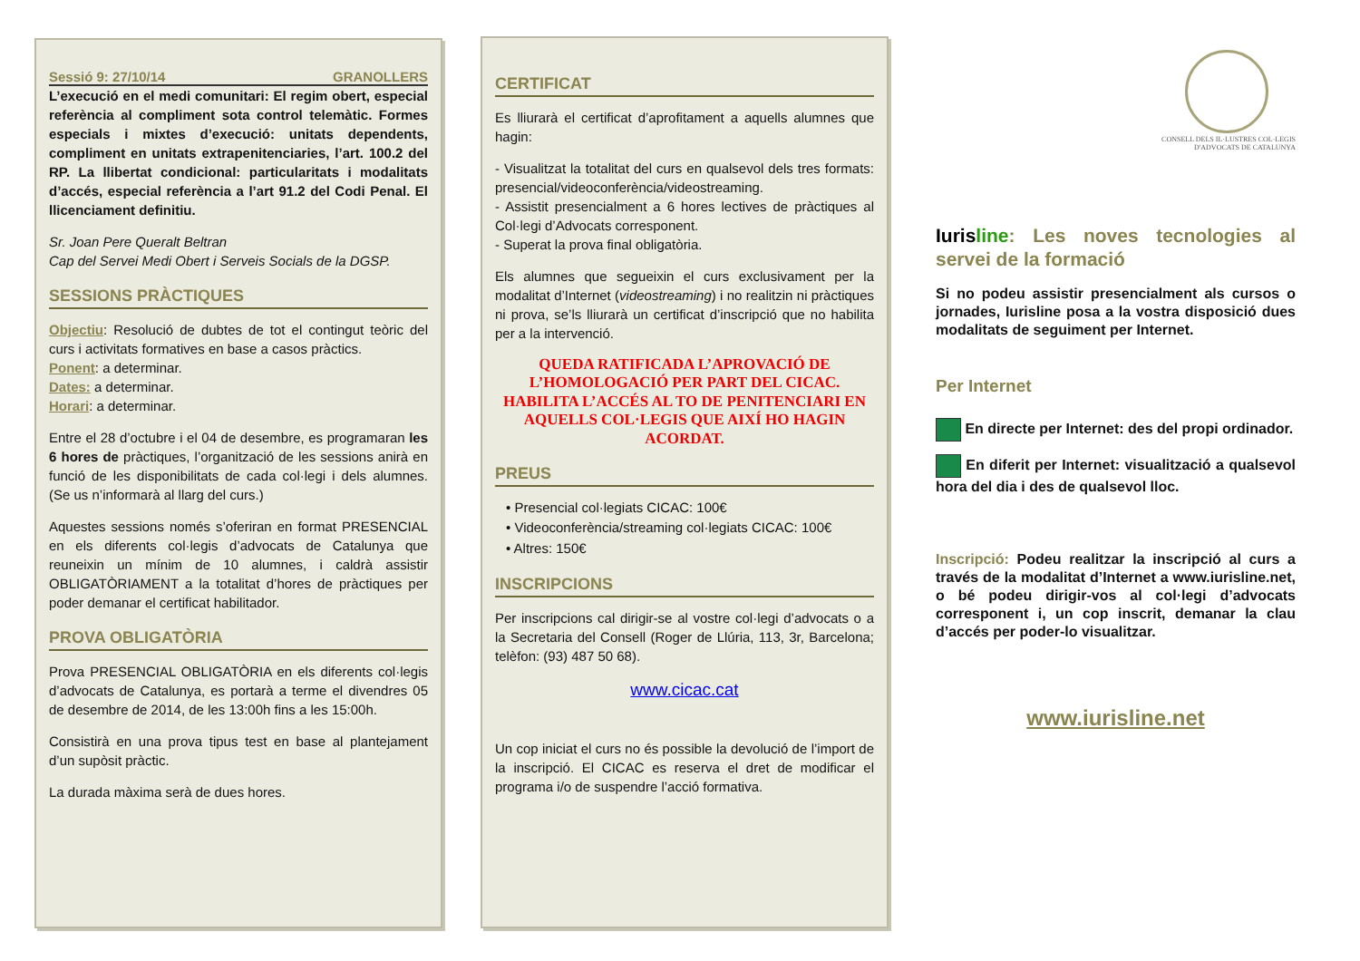Sessió 9: 27/10/14 GRANOLLERS
L’execució en el medi comunitari: El regim obert, especial referència al compliment sota control telemàtic. Formes especials i mixtes d’execució: unitats dependents, compliment en unitats extrapenitenciaries, l’art. 100.2 del RP. La llibertat condicional: particularitats i modalitats d’accés, especial referència a l’art 91.2 del Codi Penal. El llicenciament definitiu.
Sr. Joan Pere Queralt Beltran
Cap del Servei Medi Obert i Serveis Socials de la DGSP.
SESSIONS PRÀCTIQUES
Objectiu: Resolució de dubtes de tot el contingut teòric del curs i activitats formatives en base a casos pràctics.
Ponent: a determinar.
Dates: a determinar.
Horari: a determinar.
Entre el 28 d’octubre i el 04 de desembre, es programaran les 6 hores de pràctiques, l’organització de les sessions anirà en funció de les disponibilitats de cada col·legi i dels alumnes. (Se us n’informarà al llarg del curs.)
Aquestes sessions només s’oferiran en format PRESENCIAL en els diferents col·legis d’advocats de Catalunya que reuneixin un mínim de 10 alumnes, i caldrà assistir OBLIGATÒRIAMENT a la totalitat d’hores de pràctiques per poder demanar el certificat habilitador.
PROVA OBLIGATÒRIA
Prova PRESENCIAL OBLIGATÒRIA en els diferents col·legis d’advocats de Catalunya, es portarà a terme el divendres 05 de desembre de 2014, de les 13:00h fins a les 15:00h.
Consistirà en una prova tipus test en base al plantejament d’un supòsit pràctic.
La durada màxima serà de dues hores.
CERTIFICAT
Es lliurarà el certificat d’aprofitament a aquells alumnes que hagin:
- Visualitzat la totalitat del curs en qualsevol dels tres formats: presencial/videoconferència/videostreaming.
- Assistit presencialment a 6 hores lectives de pràctiques al Col·legi d’Advocats corresponent.
- Superat la prova final obligatòria.
Els alumnes que segueixin el curs exclusivament per la modalitat d’Internet (videostreaming) i no realitzin ni pràctiques ni prova, se’ls lliurarà un certificat d’inscripció que no habilita per a la intervenció.
QUEDA RATIFICADA L’APROVACIÓ DE L’HOMOLOGACIÓ PER PART DEL CICAC. HABILITA L’ACCÉS AL TO DE PENITENCIARI EN AQUELLS COL·LEGIS QUE AIXÍ HO HAGIN ACORDAT.
PREUS
• Presencial col·legiats CICAC: 100€
• Videoconferència/streaming col·legiats CICAC: 100€
• Altres: 150€
INSCRIPCIONS
Per inscripcions cal dirigir-se al vostre col·legi d’advocats o a la Secretaria del Consell (Roger de Llúria, 113, 3r, Barcelona; telèfon: (93) 487 50 68).
www.cicac.cat
Un cop iniciat el curs no és possible la devolució de l’import de la inscripció. El CICAC es reserva el dret de modificar el programa i/o de suspendre l’acció formativa.
CONSELL DELS IL·LUSTRES COL·LEGIS
D'ADVOCATS DE CATALUNYA
Iuris line: Les noves tecnologies al servei de la formació
Si no podeu assistir presencialment als cursos o jornades, Iurisline posa a la vostra disposició dues modalitats de seguiment per Internet.
Per Internet
En directe per Internet: des del propi ordinador.
En diferit per Internet: visualització a qualsevol hora del dia i des de qualsevol lloc.
Inscripció: Podeu realitzar la inscripció al curs a través de la modalitat d’Internet a www.iurisline.net, o bé podeu dirigir-vos al col·legi d’advocats corresponent i, un cop inscrit, demanar la clau d’accés per poder-lo visualitzar.
www.iurisline.net